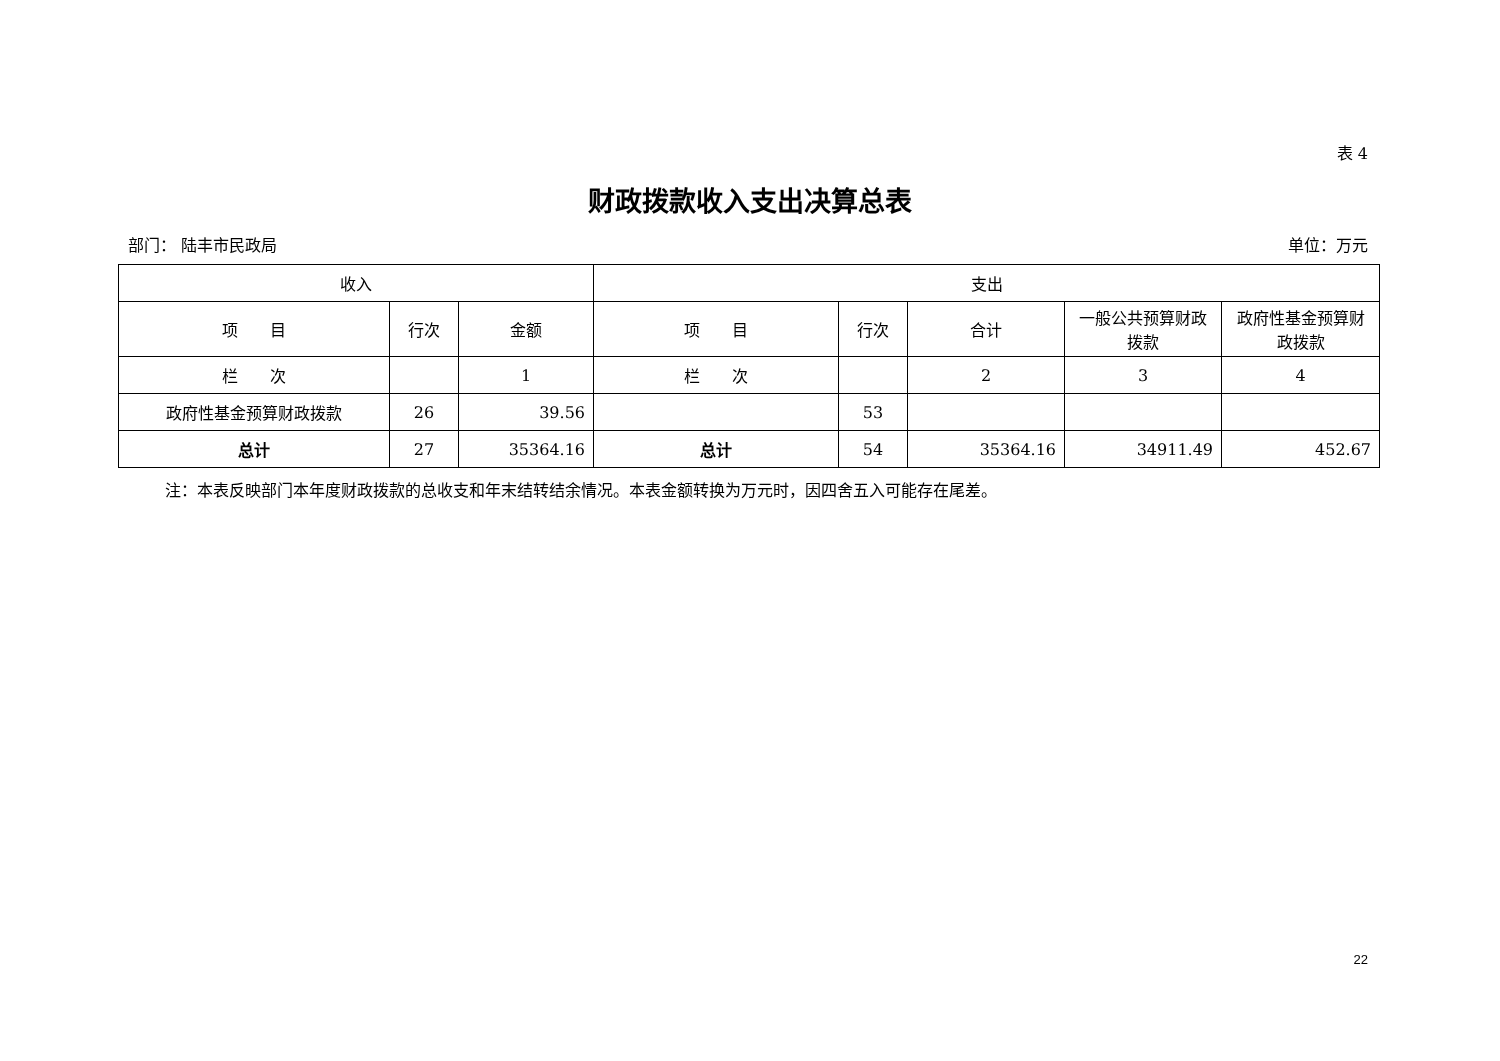表 4
财政拨款收入支出决算总表
部门： 陆丰市民政局 单位：万元
| 收入 | | | 支出 | | | | |
| --- | --- | --- | --- | --- | --- | --- | --- |
| 项 目 | 行次 | 金额 | 项 目 | 行次 | 合计 | 一般公共预算财政拨款 | 政府性基金预算财政拨款 |
| 栏 次 | | 1 | 栏 次 | | 2 | 3 | 4 |
| 政府性基金预算财政拨款 | 26 | 39.56 | | 53 | | | |
| 总计 | 27 | 35364.16 | 总计 | 54 | 35364.16 | 34911.49 | 452.67 |
注：本表反映部门本年度财政拨款的总收支和年末结转结余情况。本表金额转换为万元时，因四舍五入可能存在尾差。
22